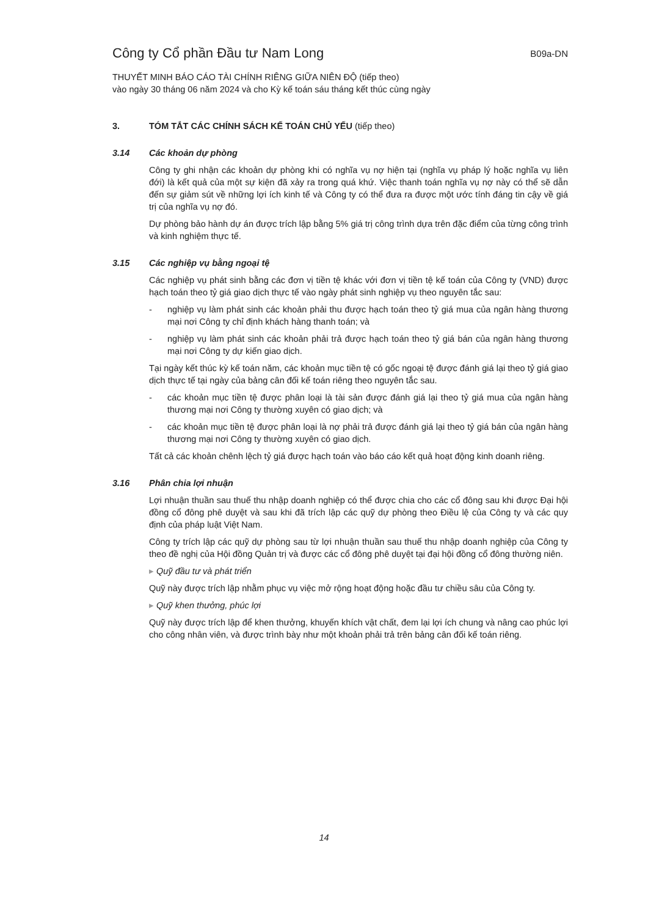Công ty Cổ phần Đầu tư Nam Long
B09a-DN
THUYẾT MINH BÁO CÁO TÀI CHÍNH RIÊNG GIỮA NIÊN ĐỘ (tiếp theo)
vào ngày 30 tháng 06 năm 2024 và cho Kỳ kế toán sáu tháng kết thúc cùng ngày
3. TÓM TẮT CÁC CHÍNH SÁCH KẾ TOÁN CHỦ YẾU (tiếp theo)
3.14 Các khoản dự phòng
Công ty ghi nhận các khoản dự phòng khi có nghĩa vụ nợ hiện tại (nghĩa vụ pháp lý hoặc nghĩa vụ liên đới) là kết quả của một sự kiện đã xảy ra trong quá khứ. Việc thanh toán nghĩa vụ nợ này có thể sẽ dẫn đến sự giảm sút về những lợi ích kinh tế và Công ty có thể đưa ra được một ước tính đáng tin cậy về giá trị của nghĩa vụ nợ đó.
Dự phòng bảo hành dự án được trích lập bằng 5% giá trị công trình dựa trên đặc điểm của từng công trình và kinh nghiệm thực tế.
3.15 Các nghiệp vụ bằng ngoại tệ
Các nghiệp vụ phát sinh bằng các đơn vị tiền tệ khác với đơn vị tiền tệ kế toán của Công ty (VND) được hạch toán theo tỷ giá giao dịch thực tế vào ngày phát sinh nghiệp vụ theo nguyên tắc sau:
- nghiệp vụ làm phát sinh các khoản phải thu được hạch toán theo tỷ giá mua của ngân hàng thương mại nơi Công ty chỉ định khách hàng thanh toán; và
- nghiệp vụ làm phát sinh các khoản phải trả được hạch toán theo tỷ giá bán của ngân hàng thương mại nơi Công ty dự kiến giao dịch.
Tại ngày kết thúc kỳ kế toán năm, các khoản mục tiền tệ có gốc ngoại tệ được đánh giá lại theo tỷ giá giao dịch thực tế tại ngày của bảng cân đối kế toán riêng theo nguyên tắc sau.
- các khoản mục tiền tệ được phân loại là tài sản được đánh giá lại theo tỷ giá mua của ngân hàng thương mại nơi Công ty thường xuyên có giao dịch; và
- các khoản mục tiền tệ được phân loại là nợ phải trả được đánh giá lại theo tỷ giá bán của ngân hàng thương mại nơi Công ty thường xuyên có giao dịch.
Tất cả các khoản chênh lệch tỷ giá được hạch toán vào báo cáo kết quả hoạt động kinh doanh riêng.
3.16 Phân chia lợi nhuận
Lợi nhuận thuần sau thuế thu nhập doanh nghiệp có thể được chia cho các cổ đông sau khi được Đại hội đồng cổ đông phê duyệt và sau khi đã trích lập các quỹ dự phòng theo Điều lệ của Công ty và các quy định của pháp luật Việt Nam.
Công ty trích lập các quỹ dự phòng sau từ lợi nhuận thuần sau thuế thu nhập doanh nghiệp của Công ty theo đề nghị của Hội đồng Quản trị và được các cổ đông phê duyệt tại đại hội đồng cổ đông thường niên.
▸ Quỹ đầu tư và phát triển
Quỹ này được trích lập nhằm phục vụ việc mở rộng hoạt động hoặc đầu tư chiều sâu của Công ty.
▸ Quỹ khen thưởng, phúc lợi
Quỹ này được trích lập để khen thưởng, khuyến khích vật chất, đem lại lợi ích chung và nâng cao phúc lợi cho công nhân viên, và được trình bày như một khoản phải trả trên bảng cân đối kế toán riêng.
14